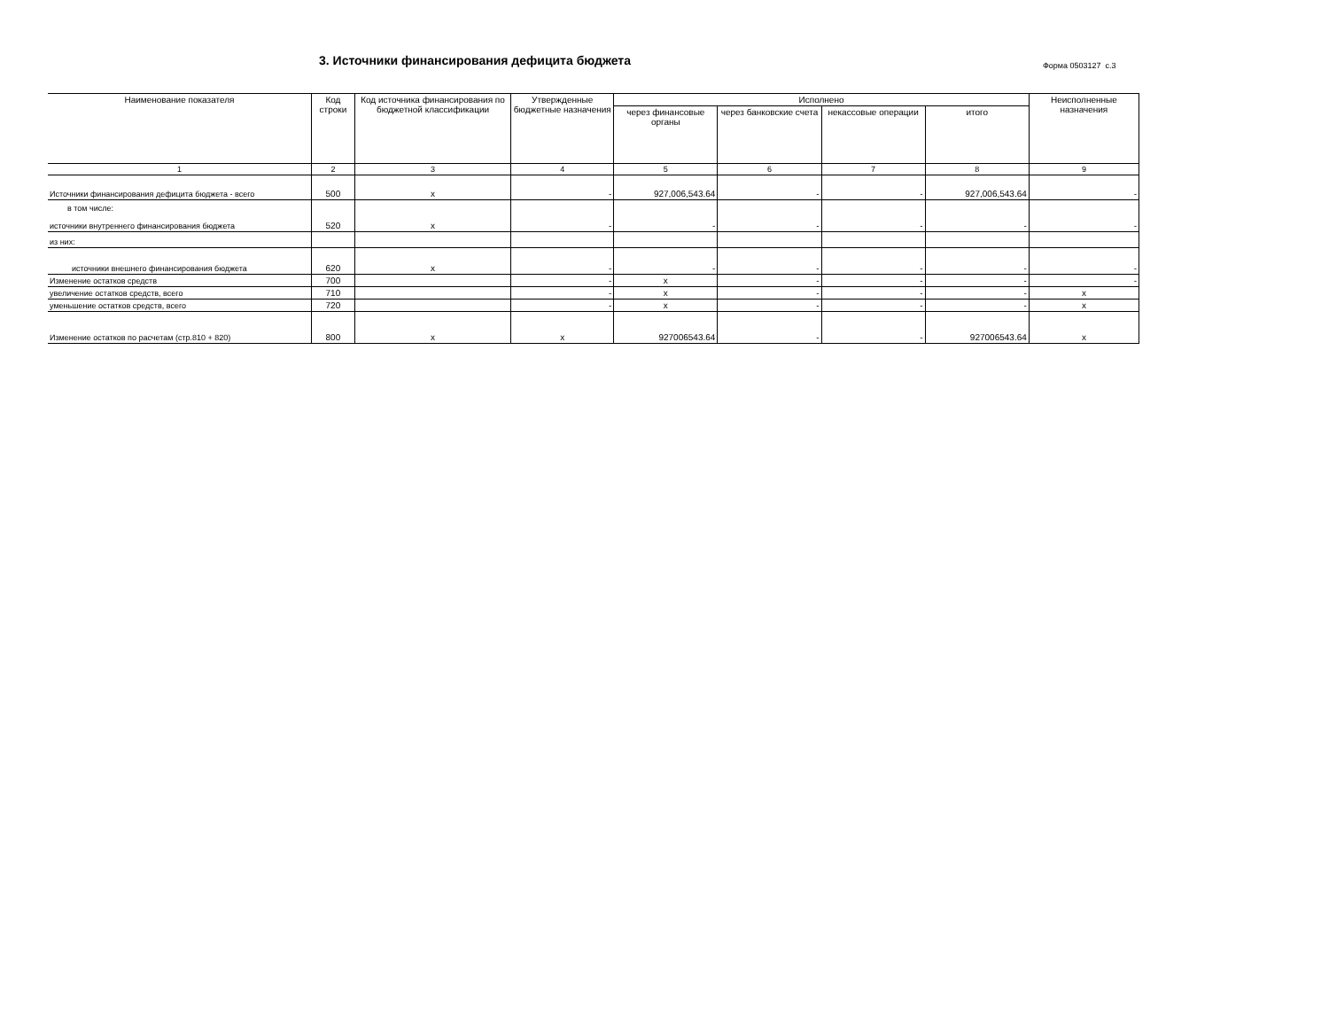3. Источники финансирования дефицита бюджета
Форма 0503127 с.3
| Наименование показателя | Код строки | Код источника финансирования по бюджетной классификации | Утвержденные бюджетные назначения | Исполнено | | | | Неисполненные назначения |
| --- | --- | --- | --- | --- | --- | --- | --- | --- |
| | | | | через финансовые органы | через банковские счета | некассовые операции | итого | |
| 1 | 2 | 3 | 4 | 5 | 6 | 7 | 8 | 9 |
| Источники финансирования дефицита бюджета - всего | 500 | x | - | 927,006,543.64 | - | - | 927,006,543.64 | - |
| в том числе: источники внутреннего финансирования бюджета | 520 | x | - | - | - | - | - | - |
| из них: | | | | | | | | |
| источники внешнего финансирования бюджета | 620 | x | - | - | - | - | - | - |
| Изменение остатков средств | 700 | | - | x | - | - | - | - |
| увеличение остатков средств, всего | 710 | | - | x | - | - | - | x |
| уменьшение остатков средств, всего | 720 | | - | x | - | - | - | x |
| Изменение остатков по расчетам (стр.810 + 820) | 800 | x | x | 927006543.64 | - | - | 927006543.64 | x |